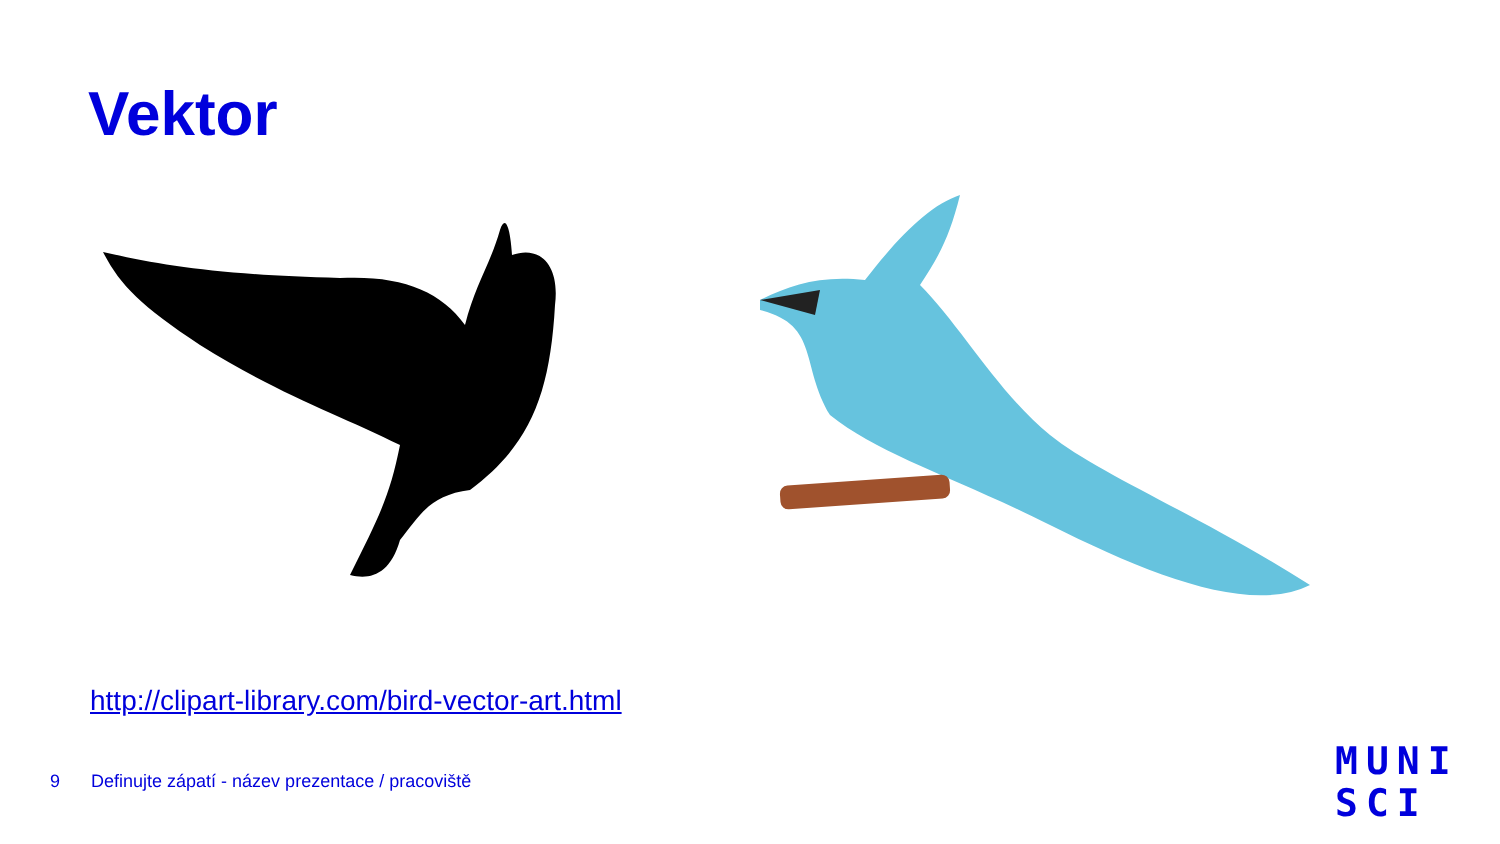Vektor
http://clipart-library.com/bird-vector-art.html
9 Definujte zápatí - název prezentace / pracoviště
MUNI
SCI